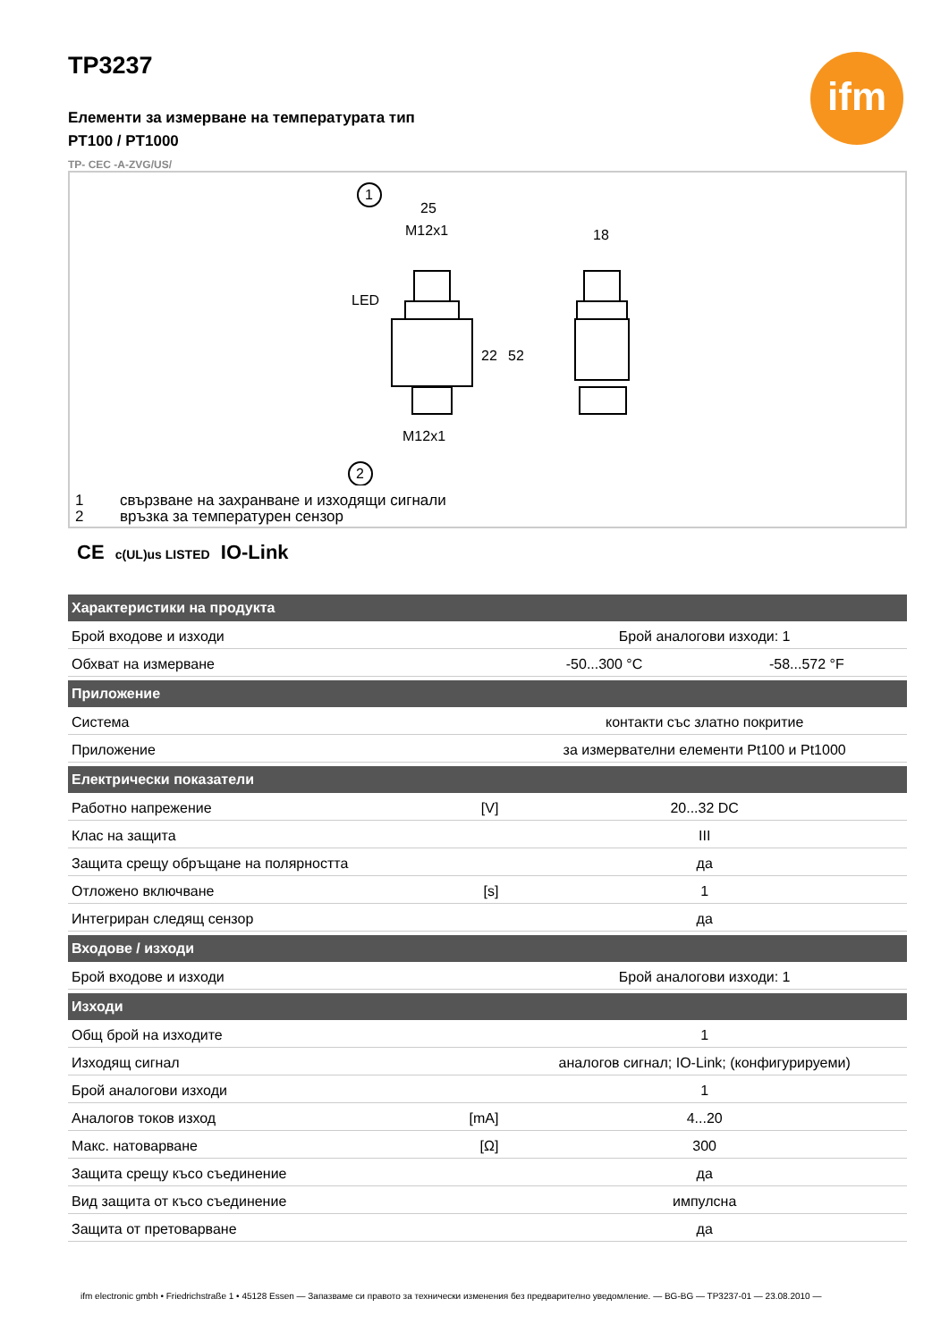ifm
TP3237
Елементи за измерване на температурата тип
PT100 / PT1000
TP- CEC -A-ZVG/US/
1
2
25
M12x1
LED
M12x1
18
22
52
1 свързване на захранване и изходящи сигнали
2 връзка за температурен сензор
CE c(UL)us LISTED IO-Link
| Характеристики на продукта | | | |
| --- | --- | --- | --- |
| Брой входове и изходи | | Брой аналогови изходи: 1 | |
| Обхват на измерване | | -50...300 °C | -58...572 °F |
| Приложение | | | |
| Система | | контакти със златно покритие | |
| Приложение | | за измервателни елементи Pt100 и Pt1000 | |
| Електрически показатели | | | |
| Работно напрежение | [V] | 20...32 DC | |
| Клас на защита | | III | |
| Защита срещу обръщане на полярността | | да | |
| Отложено включване | [s] | 1 | |
| Интегриран следящ сензор | | да | |
| Входове / изходи | | | |
| Брой входове и изходи | | Брой аналогови изходи: 1 | |
| Изходи | | | |
| Общ брой на изходите | | 1 | |
| Изходящ сигнал | | аналогов сигнал; IO-Link; (конфигурируеми) | |
| Брой аналогови изходи | | 1 | |
| Аналогов токов изход | [mA] | 4...20 | |
| Макс. натоварване | [Ω] | 300 | |
| Защита срещу късо съединение | | да | |
| Вид защита от късо съединение | | импулсна | |
| Защита от претоварване | | да | |
ifm electronic gmbh • Friedrichstraße 1 • 45128 Essen — Запазваме си правото за технически изменения без предварително уведомление. — BG-BG — TP3237-01 — 23.08.2010 —